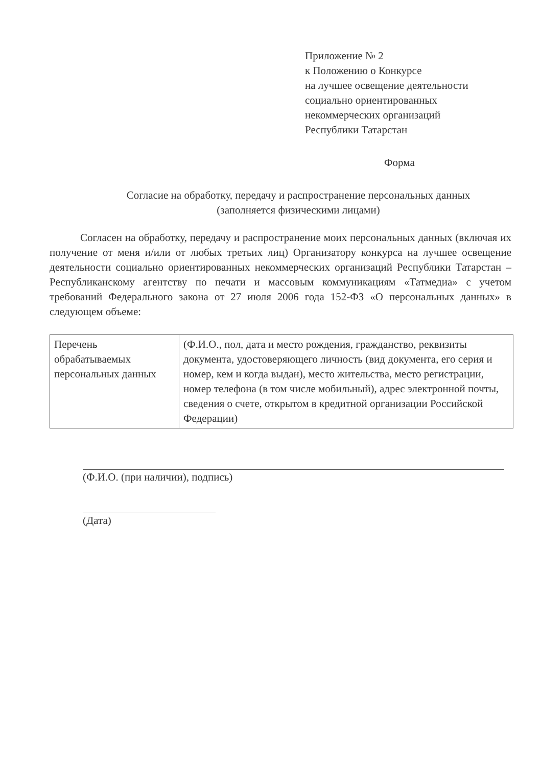Приложение № 2
к Положению о Конкурсе
на лучшее освещение деятельности
социально ориентированных
некоммерческих организаций
Республики Татарстан
Форма
Согласие на обработку, передачу и распространение персональных данных
(заполняется физическими лицами)
Согласен на обработку, передачу и распространение моих персональных данных (включая их получение от меня и/или от любых третьих лиц) Организатору конкурса на лучшее освещение деятельности социально ориентированных некоммерческих организаций Республики Татарстан – Республиканскому агентству по печати и массовым коммуникациям «Татмедиа» с учетом требований Федерального закона от 27 июля 2006 года 152-ФЗ «О персональных данных» в следующем объеме:
| Перечень обрабатываемых персональных данных | (Ф.И.О., пол, дата и место рождения, гражданство, реквизиты документа, удостоверяющего личность (вид документа, его серия и номер, кем и когда выдан), место жительства, место регистрации, номер телефона (в том числе мобильный), адрес электронной почты, сведения о счете, открытом в кредитной организации Российской Федерации) |
(Ф.И.О. (при наличии), подпись)
(Дата)